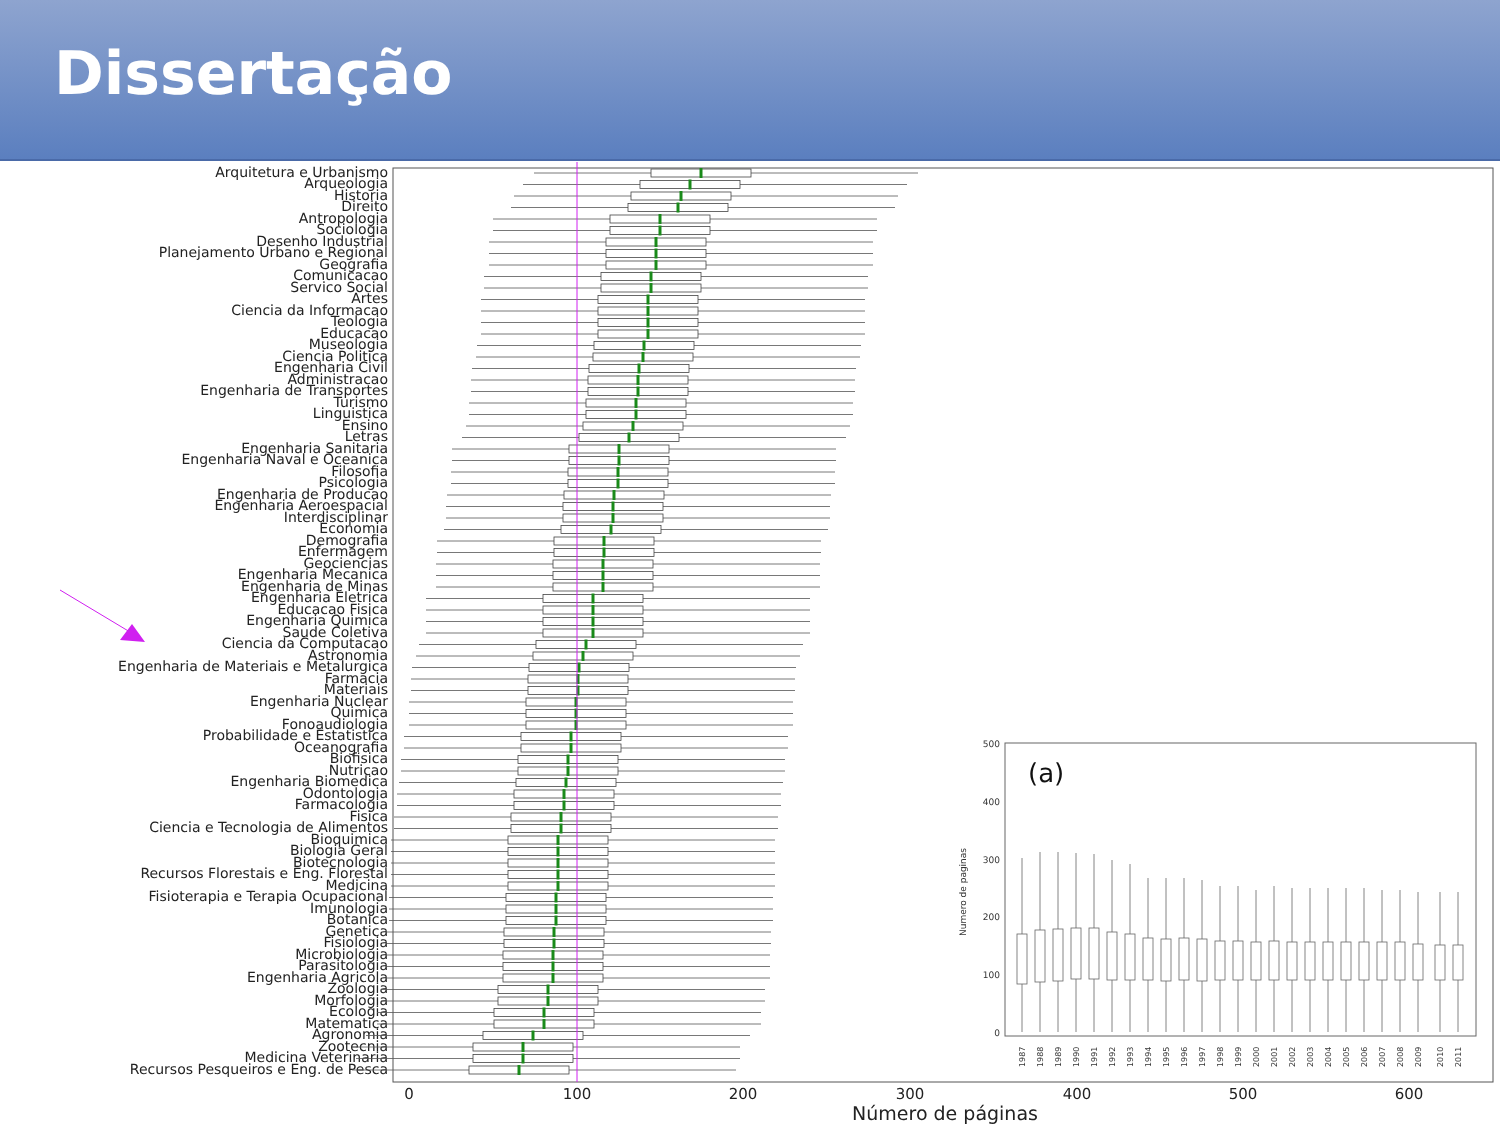Dissertação
Arquitetura e Urbanismo
Arqueologia
Historia
Direito
Antropologia
Sociologia
Desenho Industrial
Planejamento Urbano e Regional
Geografia
Comunicacao
Servico Social
Artes
Ciencia da Informacao
Teologia
Educacao
Museologia
Ciencia Politica
Engenharia Civil
Administracao
Engenharia de Transportes
Turismo
Linguistica
Ensino
Letras
Engenharia Sanitaria
Engenharia Naval e Oceanica
Filosofia
Psicologia
Engenharia de Producao
Engenharia Aeroespacial
Interdisciplinar
Economia
Demografia
Enfermagem
Geociencias
Engenharia Mecanica
Engenharia de Minas
Engenharia Eletrica
Educacao Fisica
Engenharia Quimica
Saude Coletiva
Ciencia da Computacao
Astronomia
Engenharia de Materiais e Metalurgica
Farmacia
Materiais
Engenharia Nuclear
Quimica
Fonoaudiologia
Probabilidade e Estatistica
Oceanografia
Biofisica
Nutricao
Engenharia Biomedica
Odontologia
Farmacologia
Fisica
Ciencia e Tecnologia de Alimentos
Bioquimica
Biologia Geral
Biotecnologia
Recursos Florestais e Eng. Florestal
Medicina
Fisioterapia e Terapia Ocupacional
Imunologia
Botanica
Genetica
Fisiologia
Microbiologia
Parasitologia
Engenharia Agricola
Zoologia
Morfologia
Ecologia
Matematica
Agronomia
Zootecnia
Medicina Veterinaria
Recursos Pesqueiros e Eng. de Pesca
0
100
200
300
400
500
600
Número de páginas
(a)
500
400
300
200
100
0
Numero de paginas
1987
1988
1989
1990
1991
1992
1993
1994
1995
1996
1997
1998
1999
2000
2001
2002
2003
2004
2005
2006
2007
2008
2009
2010
2011